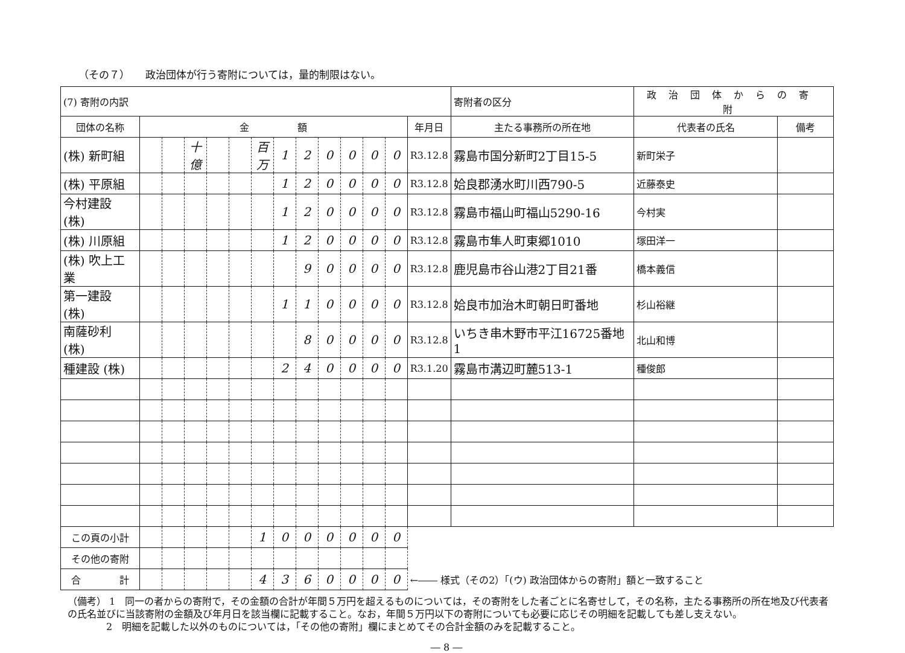（その７）　　政治団体が行う寄附については，量的制限はない。
| (7) 寄附の内訳 | | | | | | | | | | | | | | 寄附者の区分 | 政治団体からの寄附 | | |
| 団体の名称 | 金 額 | | | | | | | | | | | | 年月日 | 主たる事務所の所在地 | | 代表者の氏名 | 備考 |
| (株) 新町組 | | | 十億 | | | 百万 | 1 | 2 | 0 | 0 | 0 | 0 | R3.12.8 | 霧島市国分新町2丁目15-5 | | 新町栄子 | |
| (株) 平原組 | | | | | | | 1 | 2 | 0 | 0 | 0 | 0 | R3.12.8 | 姶良郡湧水町川西790-5 | | 近藤泰史 | |
| 今村建設 (株) | | | | | | | 1 | 2 | 0 | 0 | 0 | 0 | R3.12.8 | 霧島市福山町福山5290-16 | | 今村実 | |
| (株) 川原組 | | | | | | | 1 | 2 | 0 | 0 | 0 | 0 | R3.12.8 | 霧島市隼人町東郷1010 | | 塚田洋一 | |
| (株) 吹上工業 | | | | | | | | 9 | 0 | 0 | 0 | 0 | R3.12.8 | 鹿児島市谷山港2丁目21番 | | 橋本義信 | |
| 第一建設 (株) | | | | | | | 1 | 1 | 0 | 0 | 0 | 0 | R3.12.8 | 姶良市加治木町朝日町番地 | | 杉山裕継 | |
| 南薩砂利 (株) | | | | | | | | 8 | 0 | 0 | 0 | 0 | R3.12.8 | いちき串木野市平江16725番地1 | | 北山和博 | |
| 種建設 (株) | | | | | | | 2 | 4 | 0 | 0 | 0 | 0 | R3.1.20 | 霧島市溝辺町麓513-1 | | 種俊郎 | |
| この頁の小計 | | | | | | 1 | 0 | 0 | 0 | 0 | 0 | 0 | | | | | |
| その他の寄附 | | | | | | | | | | | | | | | | | |
| 合 計 | | | | | | 4 | 3 | 6 | 0 | 0 | 0 | 0 | ←―― 様式（その2）「(ウ) 政治団体からの寄附」額と一致すること | | | | |
（備考） 1　同一の者からの寄附で，その金額の合計が年間５万円を超えるものについては，その寄附をした者ごとに名寄せして，その名称，主たる事務所の所在地及び代表者の氏名並びに当該寄附の金額及び年月日を該当欄に記載すること。なお，年間５万円以下の寄附についても必要に応じその明細を記載しても差し支えない。
　　　　2　明細を記載した以外のものについては，「その他の寄附」欄にまとめてその合計金額のみを記載すること。
― 8 ―